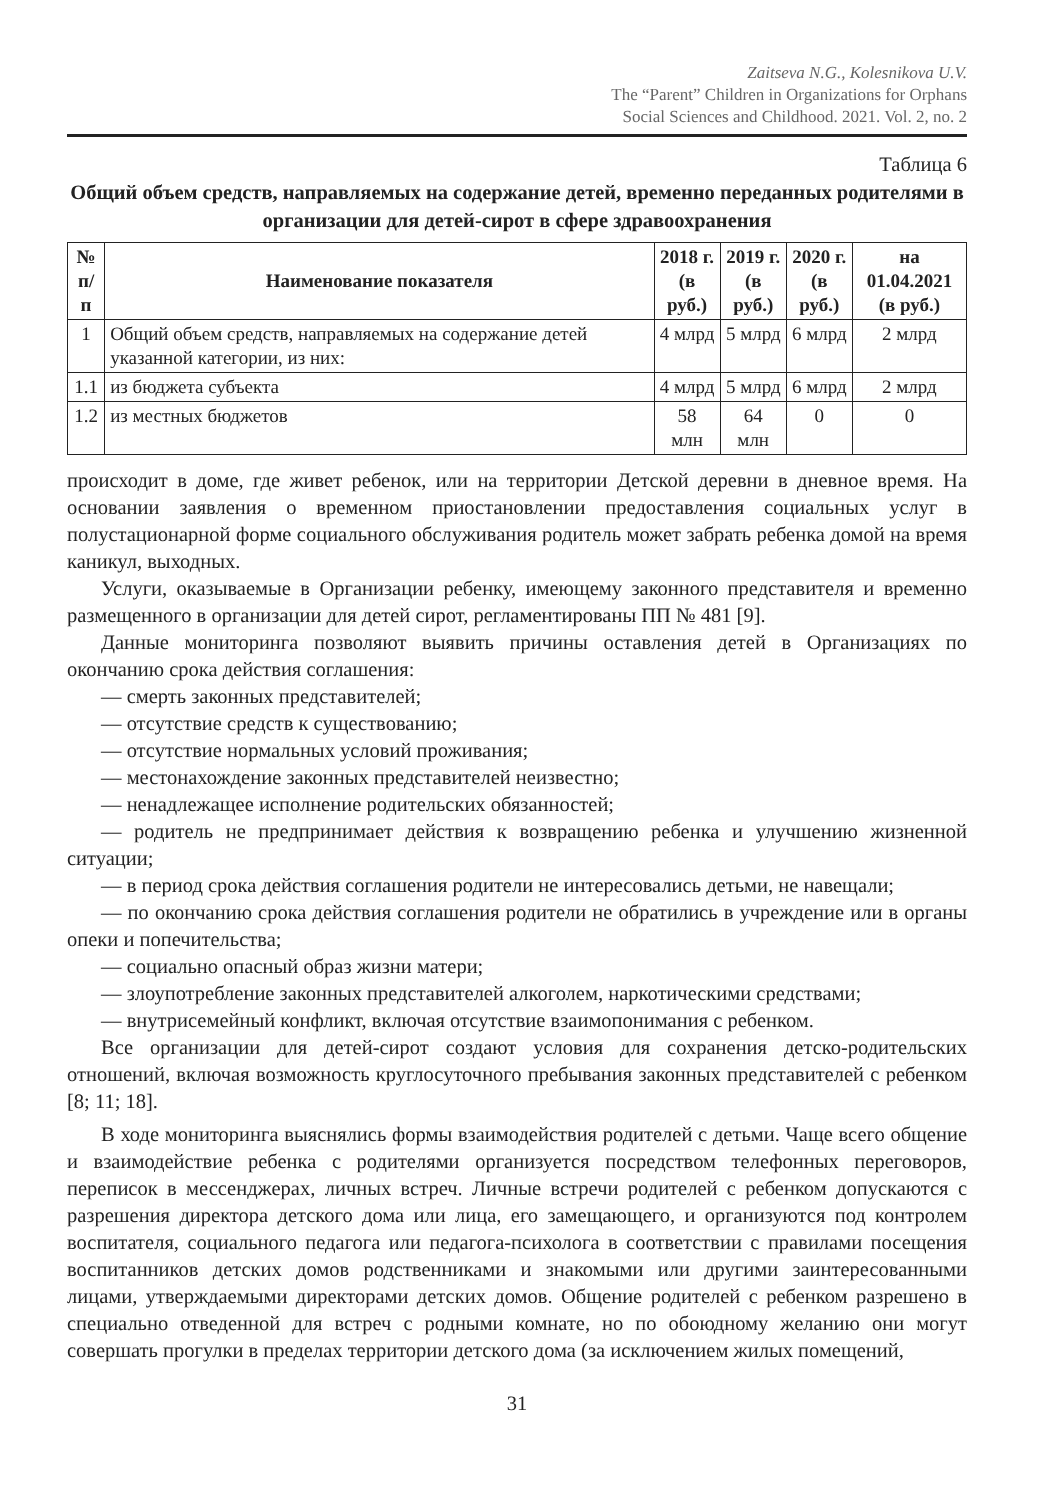Zaitseva N.G., Kolesnikova U.V.
The “Parent” Children in Organizations for Orphans
Social Sciences and Childhood. 2021. Vol. 2, no. 2
Таблица 6
Общий объем средств, направляемых на содержание детей, временно переданных родителями в организации для детей-сирот в сфере здравоохранения
| № п/п | Наименование показателя | 2018 г. (в руб.) | 2019 г. (в руб.) | 2020 г. (в руб.) | на 01.04.2021 (в руб.) |
| --- | --- | --- | --- | --- | --- |
| 1 | Общий объем средств, направляемых на содержание детей указанной категории, из них: | 4 млрд | 5 млрд | 6 млрд | 2 млрд |
| 1.1 | из бюджета субъекта | 4 млрд | 5 млрд | 6 млрд | 2 млрд |
| 1.2 | из местных бюджетов | 58 млн | 64 млн | 0 | 0 |
происходит в доме, где живет ребенок, или на территории Детской деревни в дневное время. На основании заявления о временном приостановлении предоставления социальных услуг в полустационарной форме социального обслуживания родитель может забрать ребенка домой на время каникул, выходных.
Услуги, оказываемые в Организации ребенку, имеющему законного представителя и временно размещенного в организации для детей сирот, регламентированы ПП № 481 [9].
Данные мониторинга позволяют выявить причины оставления детей в Организациях по окончанию срока действия соглашения:
— смерть законных представителей;
— отсутствие средств к существованию;
— отсутствие нормальных условий проживания;
— местонахождение законных представителей неизвестно;
— ненадлежащее исполнение родительских обязанностей;
— родитель не предпринимает действия к возвращению ребенка и улучшению жизненной ситуации;
— в период срока действия соглашения родители не интересовались детьми, не навещали;
— по окончанию срока действия соглашения родители не обратились в учреждение или в органы опеки и попечительства;
— социально опасный образ жизни матери;
— злоупотребление законных представителей алкоголем, наркотическими средствами;
— внутрисемейный конфликт, включая отсутствие взаимопонимания с ребенком.
Все организации для детей-сирот создают условия для сохранения детско-родительских отношений, включая возможность круглосуточного пребывания законных представителей с ребенком [8; 11; 18].
В ходе мониторинга выяснялись формы взаимодействия родителей с детьми. Чаще всего общение и взаимодействие ребенка с родителями организуется посредством телефонных переговоров, переписок в мессенджерах, личных встреч. Личные встречи родителей с ребенком допускаются с разрешения директора детского дома или лица, его замещающего, и организуются под контролем воспитателя, социального педагога или педагога-психолога в соответствии с правилами посещения воспитанников детских домов родственниками и знакомыми или другими заинтересованными лицами, утверждаемыми директорами детских домов. Общение родителей с ребенком разрешено в специально отведенной для встреч с родными комнате, но по обоюдному желанию они могут совершать прогулки в пределах территории детского дома (за исключением жилых помещений,
31